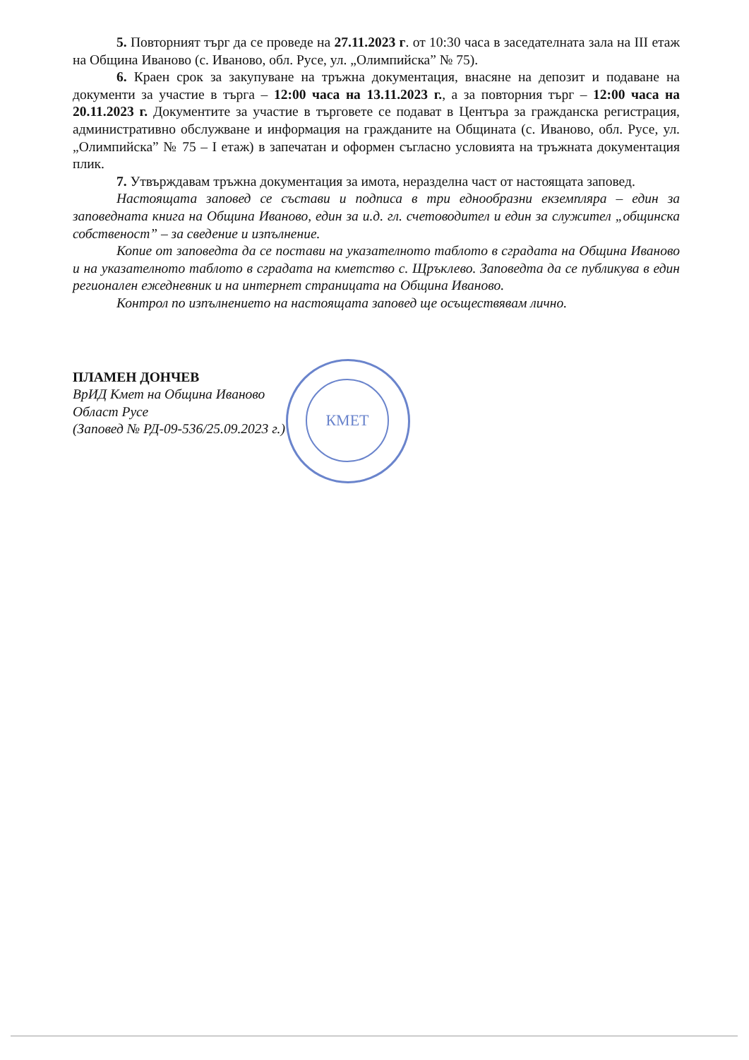КМЕТ
5. Повторният търг да се проведе на 27.11.2023 г. от 10:30 часа в заседателната зала на III етаж на Община Иваново (с. Иваново, обл. Русе, ул. „Олимпийска” № 75).
6. Краен срок за закупуване на тръжна документация, внасяне на депозит и подаване на документи за участие в търга – 12:00 часа на 13.11.2023 г., а за повторния търг – 12:00 часа на 20.11.2023 г. Документите за участие в търговете се подават в Центъра за гражданска регистрация, административно обслужване и информация на гражданите на Общината (с. Иваново, обл. Русе, ул. „Олимпийска” № 75 – I етаж) в запечатан и оформен съгласно условията на тръжната документация плик.
7. Утвърждавам тръжна документация за имота, неразделна част от настоящата заповед.
Настоящата заповед се състави и подписа в три еднообразни екземпляра – един за заповедната книга на Община Иваново, един за и.д. гл. счетоводител и един за служител „общинска собственост” – за сведение и изпълнение.
Копие от заповедта да се постави на указателното таблото в сградата на Община Иваново и на указателното таблото в сградата на кметство с. Щръклево. Заповедта да се публикува в един регионален ежедневник и на интернет страницата на Община Иваново.
Контрол по изпълнението на настоящата заповед ще осъществявам лично.
ПЛАМЕН ДОНЧЕВ
ВрИД Кмет на Община Иваново
Област Русе
(Заповед № РД-09-536/25.09.2023 г.)